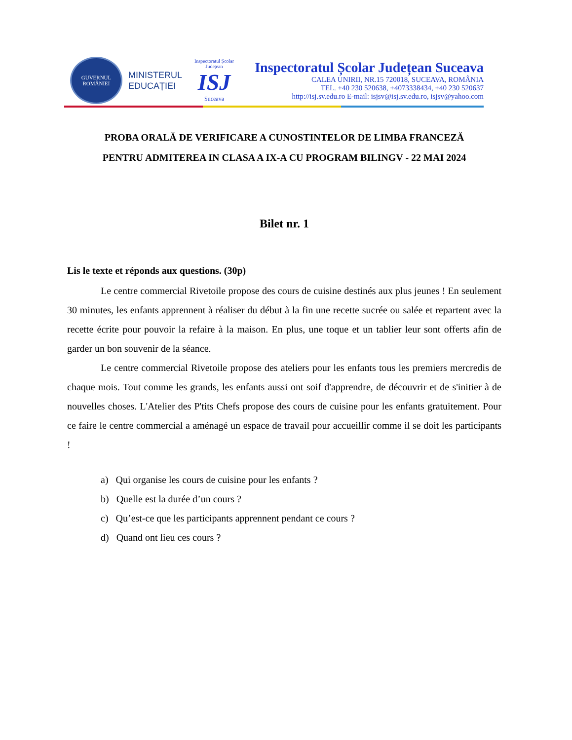GUVERNUL
ROMÂNIEI
MINISTERUL
EDUCAȚIEI
Inspectoratul Școlar Județean
ISJ
Suceava
Inspectoratul Școlar Județean Suceava
CALEA UNIRII, NR.15 720018, SUCEAVA, ROMÂNIA
TEL. +40 230 520638, +4073338434, +40 230 520637
http://isj.sv.edu.ro E-mail: isjsv@isj.sv.edu.ro, isjsv@yahoo.com
PROBA ORALĂ DE VERIFICARE A CUNOSTINTELOR DE LIMBA FRANCEZĂ
PENTRU ADMITEREA IN CLASA A IX-A CU PROGRAM BILINGV - 22 MAI 2024
Bilet nr. 1
Lis le texte et réponds aux questions. (30p)
Le centre commercial Rivetoile propose des cours de cuisine destinés aux plus jeunes ! En seulement 30 minutes, les enfants apprennent à réaliser du début à la fin une recette sucrée ou salée et repartent avec la recette écrite pour pouvoir la refaire à la maison. En plus, une toque et un tablier leur sont offerts afin de garder un bon souvenir de la séance.
Le centre commercial Rivetoile propose des ateliers pour les enfants tous les premiers mercredis de chaque mois. Tout comme les grands, les enfants aussi ont soif d'apprendre, de découvrir et de s'initier à de nouvelles choses. L'Atelier des P'tits Chefs propose des cours de cuisine pour les enfants gratuitement. Pour ce faire le centre commercial a aménagé un espace de travail pour accueillir comme il se doit les participants !
a) Qui organise les cours de cuisine pour les enfants ?
b) Quelle est la durée d’un cours ?
c) Qu’est-ce que les participants apprennent pendant ce cours ?
d) Quand ont lieu ces cours ?